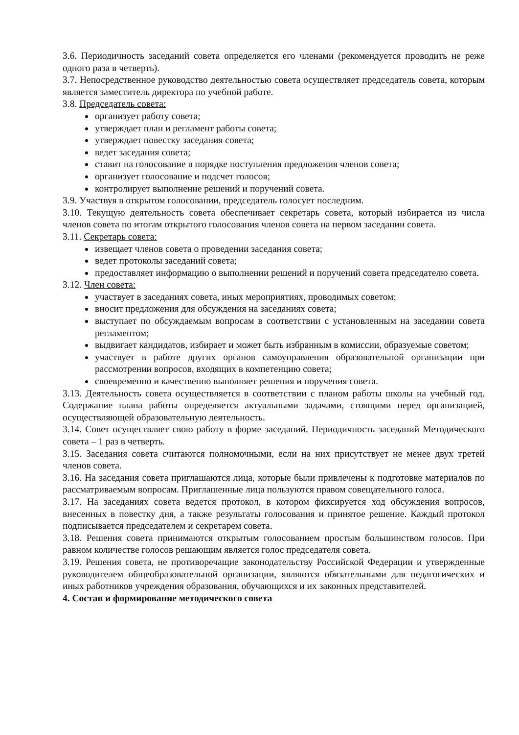3.6. Периодичность заседаний совета определяется его членами (рекомендуется проводить не реже одного раза в четверть).
3.7. Непосредственное руководство деятельностью совета осуществляет председатель совета, которым является заместитель директора по учебной работе.
3.8. Председатель совета:
организует работу совета;
утверждает план и регламент работы совета;
утверждает повестку заседания совета;
ведет заседания совета;
ставит на голосование в порядке поступления предложения членов совета;
организует голосование и подсчет голосов;
контролирует выполнение решений и поручений совета.
3.9. Участвуя в открытом голосовании, председатель голосует последним.
3.10. Текущую деятельность совета обеспечивает секретарь совета, который избирается из числа членов совета по итогам открытого голосования членов совета на первом заседании совета.
3.11. Секретарь совета:
извещает членов совета о проведении заседания совета;
ведет протоколы заседаний совета;
предоставляет информацию о выполнении решений и поручений совета председателю совета.
3.12. Член совета:
участвует в заседаниях совета, иных мероприятиях, проводимых советом;
вносит предложения для обсуждения на заседаниях совета;
выступает по обсуждаемым вопросам в соответствии с установленным на заседании совета регламентом;
выдвигает кандидатов, избирает и может быть избранным в комиссии, образуемые советом;
участвует в работе других органов самоуправления образовательной организации при рассмотрении вопросов, входящих в компетенцию совета;
своевременно и качественно выполняет решения и поручения совета.
3.13. Деятельность совета осуществляется в соответствии с планом работы школы на учебный год. Содержание плана работы определяется актуальными задачами, стоящими перед организацией, осуществляющей образовательную деятельность.
3.14. Совет осуществляет свою работу в форме заседаний. Периодичность заседаний Методического совета – 1 раз в четверть.
3.15. Заседания совета считаются полномочными, если на них присутствует не менее двух третей членов совета.
3.16. На заседания совета приглашаются лица, которые были привлечены к подготовке материалов по рассматриваемым вопросам. Приглашенные лица пользуются правом совещательного голоса.
3.17. На заседаниях совета ведется протокол, в котором фиксируется ход обсуждения вопросов, внесенных в повестку дня, а также результаты голосования и принятое решение. Каждый протокол подписывается председателем и секретарем совета.
3.18. Решения совета принимаются открытым голосованием простым большинством голосов. При равном количестве голосов решающим является голос председателя совета.
3.19. Решения совета, не противоречащие законодательству Российской Федерации и утвержденные руководителем общеобразовательной организации, являются обязательными для педагогических и иных работников учреждения образования, обучающихся и их законных представителей.
4. Состав и формирование методического совета